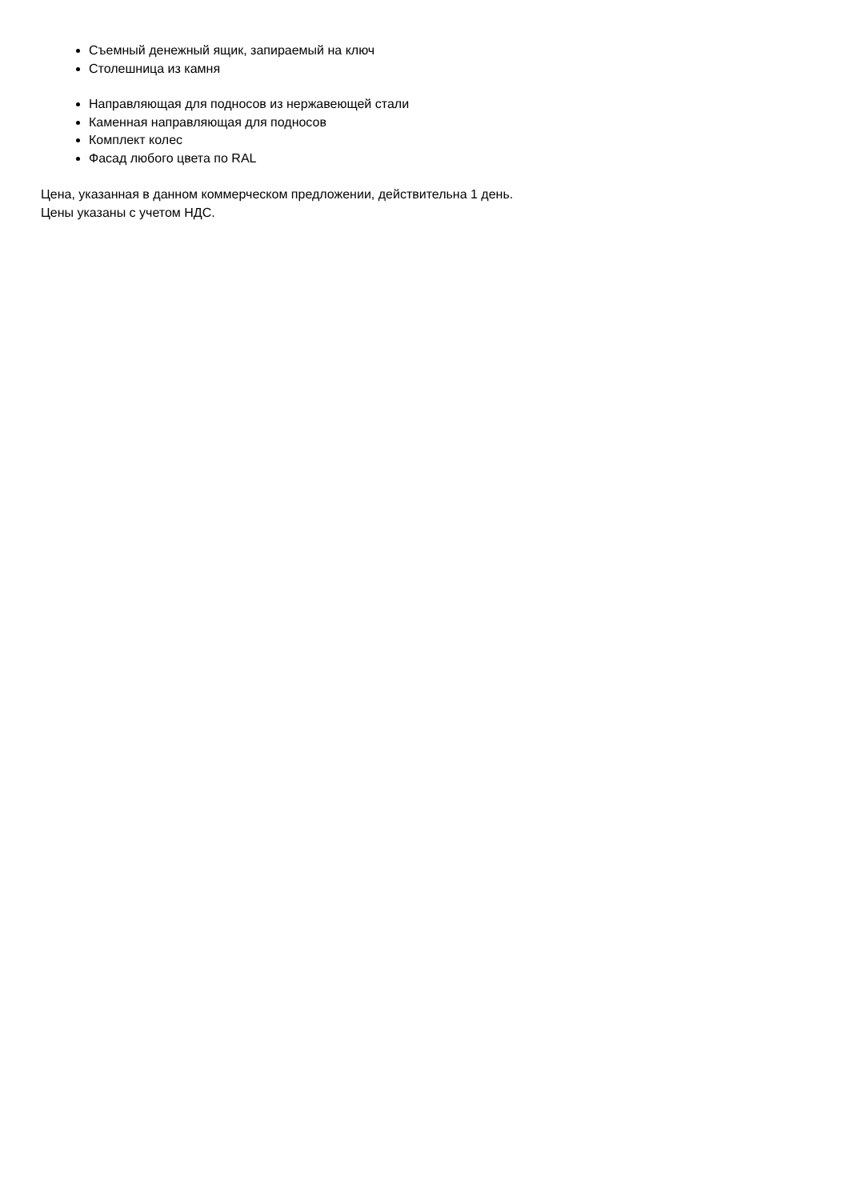Съемный денежный ящик, запираемый на ключ
Столешница из камня
Направляющая для подносов из нержавеющей стали
Каменная направляющая для подносов
Комплект колес
Фасад любого цвета по RAL
Цена, указанная в данном коммерческом предложении, действительна 1 день.
Цены указаны с учетом НДС.